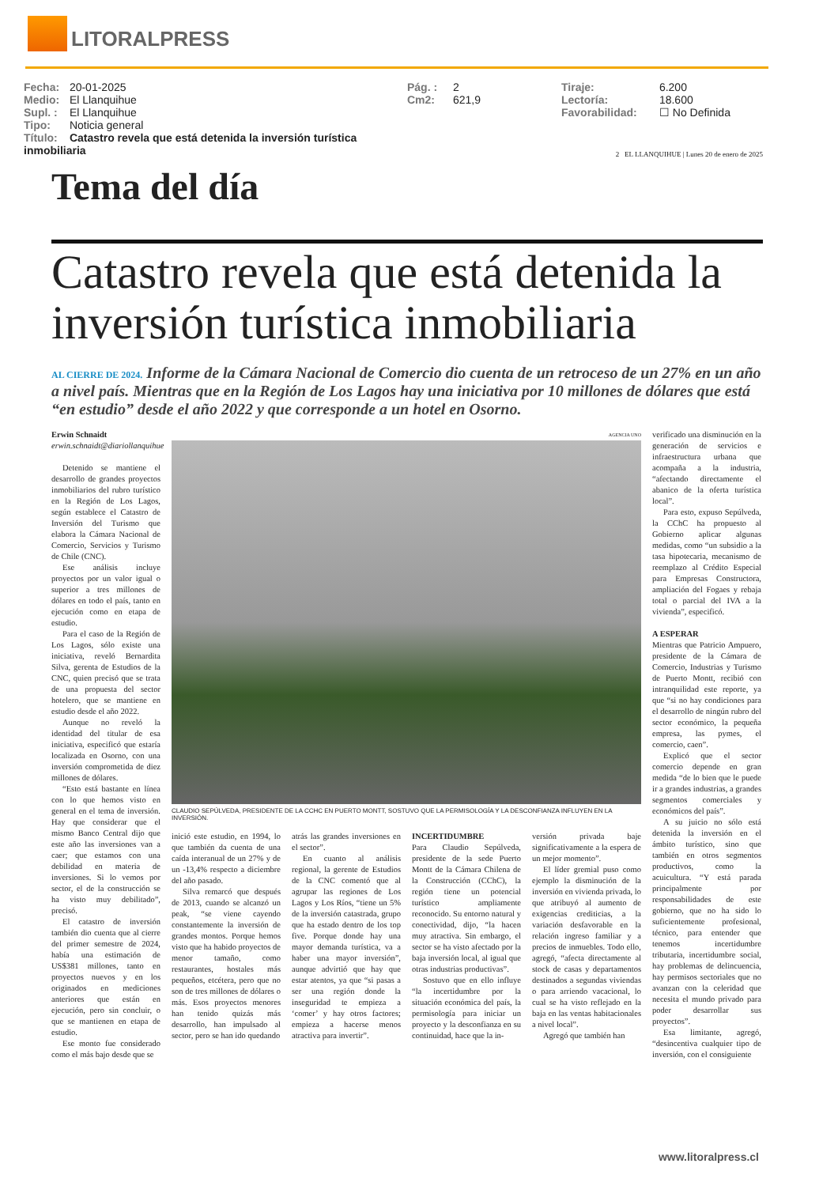LITORALPRESS
Fecha: 20-01-2025
Medio: El Llanquihue
Supl. : El Llanquihue
Tipo: Noticia general
Título: Catastro revela que está detenida la inversión turística inmobiliaria
Pág. : 2
Cm2: 621,9
Tiraje: 6.200
Lectoría: 18.600
Favorabilidad: ☐ No Definida
2 EL LLANQUIHUE | Lunes 20 de enero de 2025
Tema del día
Catastro revela que está detenida la inversión turística inmobiliaria
AL CIERRE DE 2024. Informe de la Cámara Nacional de Comercio dio cuenta de un retroceso de un 27% en un año a nivel país. Mientras que en la Región de Los Lagos hay una iniciativa por 10 millones de dólares que está “en estudio” desde el año 2022 y que corresponde a un hotel en Osorno.
Erwin Schnaidt
erwin.schnaidt@diariollanquihue
Detenido se mantiene el desarrollo de grandes proyectos inmobiliarios del rubro turístico en la Región de Los Lagos, según establece el Catastro de Inversión del Turismo que elabora la Cámara Nacional de Comercio, Servicios y Turismo de Chile (CNC).
Ese análisis incluye proyectos por un valor igual o superior a tres millones de dólares en todo el país, tanto en ejecución como en etapa de estudio.
Para el caso de la Región de Los Lagos, sólo existe una iniciativa, reveló Bernardita Silva, gerenta de Estudios de la CNC, quien precisó que se trata de una propuesta del sector hotelero, que se mantiene en estudio desde el año 2022.
Aunque no reveló la identidad del titular de esa iniciativa, especificó que estaría localizada en Osorno, con una inversión comprometida de diez millones de dólares.
“Esto está bastante en línea con lo que hemos visto en general en el tema de inversión. Hay que considerar que el mismo Banco Central dijo que este año las inversiones van a caer; que estamos con una debilidad en materia de inversiones. Si lo vemos por sector, el de la construcción se ha visto muy debilitado”, precisó.
El catastro de inversión también dio cuenta que al cierre del primer semestre de 2024, había una estimación de US$381 millones, tanto en proyectos nuevos y en los originados en mediciones anteriores que están en ejecución, pero sin concluir, o que se mantienen en etapa de estudio.
Ese monto fue considerado como el más bajo desde que se
AGENCIA UNO
CLAUDIO SEPÚLVEDA, PRESIDENTE DE LA CCHC EN PUERTO MONTT, SOSTUVO QUE LA PERMISOLOGÍA Y LA DESCONFIANZA INFLUYEN EN LA INVERSIÓN.
inició este estudio, en 1994, lo que también da cuenta de una caída interanual de un 27% y de un -13,4% respecto a diciembre del año pasado.
Silva remarcó que después de 2013, cuando se alcanzó un peak, “se viene cayendo constantemente la inversión de grandes montos. Porque hemos visto que ha habido proyectos de menor tamaño, como restaurantes, hostales más pequeños, etcétera, pero que no son de tres millones de dólares o más. Esos proyectos menores han tenido quizás más desarrollo, han impulsado al sector, pero se han ido quedando
atrás las grandes inversiones en el sector”.
En cuanto al análisis regional, la gerente de Estudios de la CNC comentó que al agrupar las regiones de Los Lagos y Los Ríos, “tiene un 5% de la inversión catastrada, grupo que ha estado dentro de los top five. Porque donde hay una mayor demanda turística, va a haber una mayor inversión”, aunque advirtió que hay que estar atentos, ya que “si pasas a ser una región donde la inseguridad te empieza a ‘comer’ y hay otros factores; empieza a hacerse menos atractiva para invertir”.
INCERTIDUMBRE
Para Claudio Sepúlveda, presidente de la sede Puerto Montt de la Cámara Chilena de la Construcción (CChC), la región tiene un potencial turístico ampliamente reconocido. Su entorno natural y conectividad, dijo, “la hacen muy atractiva. Sin embargo, el sector se ha visto afectado por la baja inversión local, al igual que otras industrias productivas”.
Sostuvo que en ello influye “la incertidumbre por la situación económica del país, la permisología para iniciar un proyecto y la desconfianza en su continuidad, hace que la in-
versión privada baje significativamente a la espera de un mejor momento”.
El líder gremial puso como ejemplo la disminución de la inversión en vivienda privada, lo que atribuyó al aumento de exigencias crediticias, a la variación desfavorable en la relación ingreso familiar y a precios de inmuebles. Todo ello, agregó, “afecta directamente al stock de casas y departamentos destinados a segundas viviendas o para arriendo vacacional, lo cual se ha visto reflejado en la baja en las ventas habitacionales a nivel local”.
Agregó que también han
verificado una disminución en la generación de servicios e infraestructura urbana que acompaña a la industria, “afectando directamente el abanico de la oferta turística local”.
Para esto, expuso Sepúlveda, la CChC ha propuesto al Gobierno aplicar algunas medidas, como “un subsidio a la tasa hipotecaria, mecanismo de reemplazo al Crédito Especial para Empresas Constructora, ampliación del Fogaes y rebaja total o parcial del IVA a la vivienda”, especificó.
A ESPERAR
Mientras que Patricio Ampuero, presidente de la Cámara de Comercio, Industrias y Turismo de Puerto Montt, recibió con intranquilidad este reporte, ya que “si no hay condiciones para el desarrollo de ningún rubro del sector económico, la pequeña empresa, las pymes, el comercio, caen”.
Explicó que el sector comercio depende en gran medida “de lo bien que le puede ir a grandes industrias, a grandes segmentos comerciales y económicos del país”.
A su juicio no sólo está detenida la inversión en el ámbito turístico, sino que también en otros segmentos productivos, como la acuicultura. “Y está parada principalmente por responsabilidades de este gobierno, que no ha sido lo suficientemente profesional, técnico, para entender que tenemos incertidumbre tributaria, incertidumbre social, hay problemas de delincuencia, hay permisos sectoriales que no avanzan con la celeridad que necesita el mundo privado para poder desarrollar sus proyectos”.
Esa limitante, agregó, “desincentiva cualquier tipo de inversión, con el consiguiente
www.litoralpress.cl